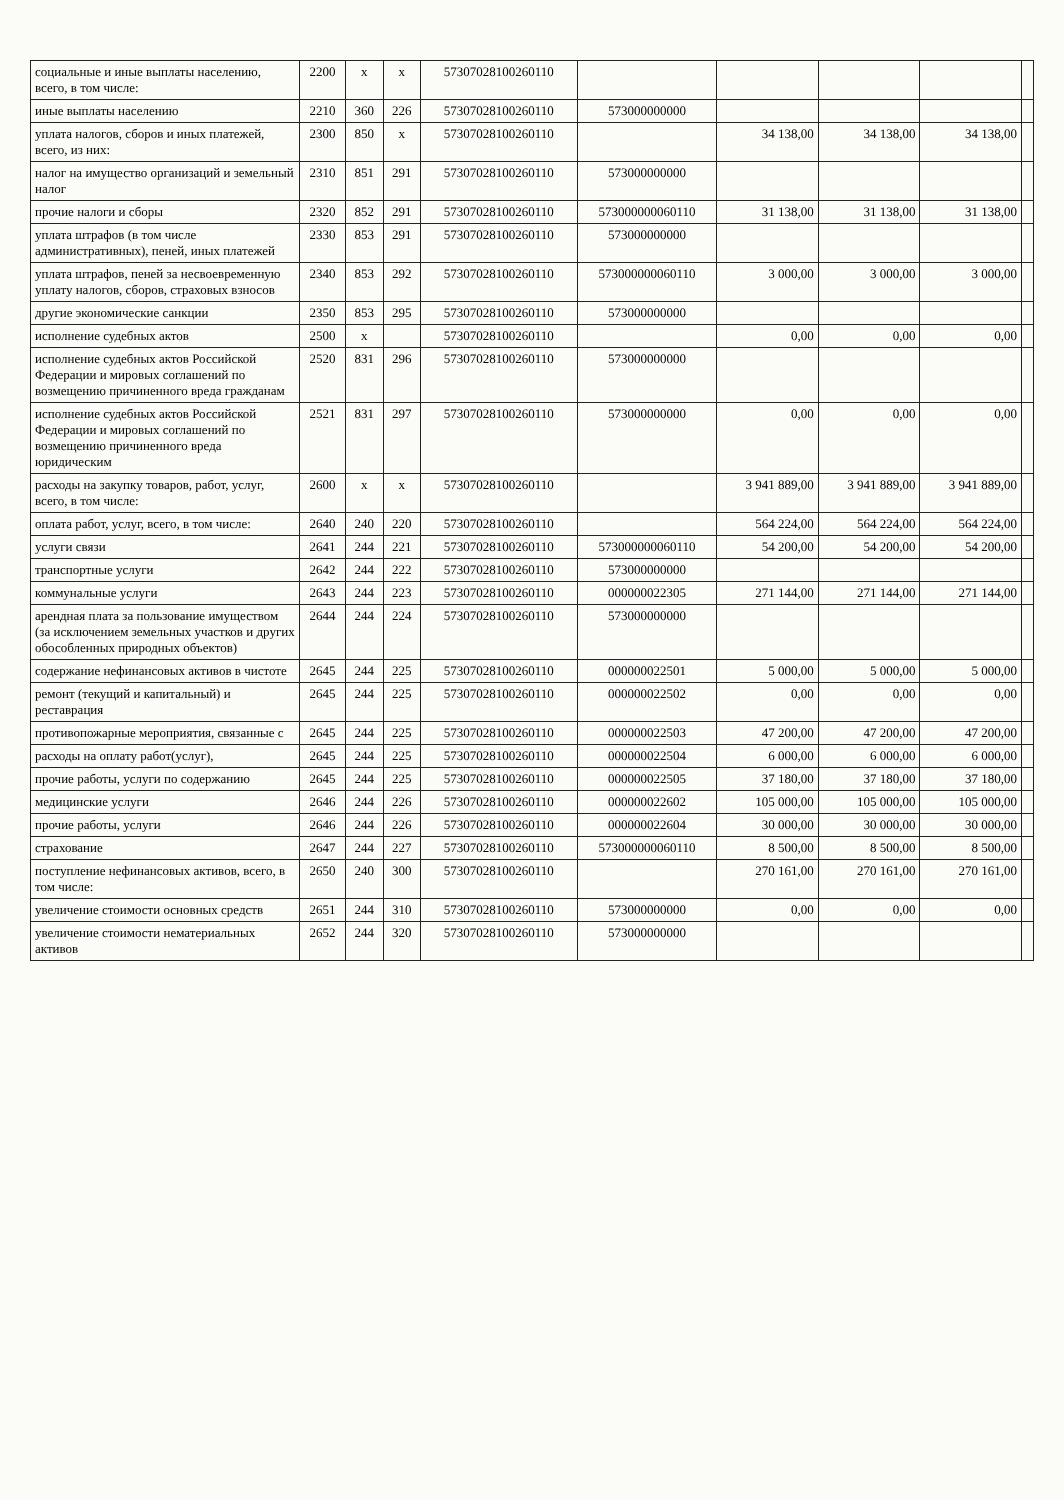| социальные и иные выплаты населению, всего, в том числе: | 2200 | x | x | 57307028100260110 | | | | | |
| иные выплаты населению | 2210 | 360 | 226 | 57307028100260110 | 573000000000 | | | | |
| уплата налогов, сборов и иных платежей, всего, из них: | 2300 | 850 | x | 57307028100260110 | | 34 138,00 | 34 138,00 | 34 138,00 | |
| налог на имущество организаций и земельный налог | 2310 | 851 | 291 | 57307028100260110 | 573000000000 | | | | |
| прочие налоги и сборы | 2320 | 852 | 291 | 57307028100260110 | 573000000060110 | 31 138,00 | 31 138,00 | 31 138,00 | |
| уплата штрафов (в том числе административных), пеней, иных платежей | 2330 | 853 | 291 | 57307028100260110 | 573000000000 | | | | |
| уплата штрафов, пеней за несвоевременную уплату налогов, сборов, страховых взносов | 2340 | 853 | 292 | 57307028100260110 | 573000000060110 | 3 000,00 | 3 000,00 | 3 000,00 | |
| другие экономические санкции | 2350 | 853 | 295 | 57307028100260110 | 573000000000 | | | | |
| исполнение судебных актов | 2500 | x | | 57307028100260110 | | 0,00 | 0,00 | 0,00 | |
| исполнение судебных актов Российской Федерации и мировых соглашений по возмещению причиненного вреда гражданам | 2520 | 831 | 296 | 57307028100260110 | 573000000000 | | | | |
| исполнение судебных актов Российской Федерации и мировых соглашений по возмещению причиненного вреда юридическим | 2521 | 831 | 297 | 57307028100260110 | 573000000000 | 0,00 | 0,00 | 0,00 | |
| расходы на закупку товаров, работ, услуг, всего, в том числе: | 2600 | x | x | 57307028100260110 | | 3 941 889,00 | 3 941 889,00 | 3 941 889,00 | |
| оплата работ, услуг, всего, в том числе: | 2640 | 240 | 220 | 57307028100260110 | | 564 224,00 | 564 224,00 | 564 224,00 | |
| услуги связи | 2641 | 244 | 221 | 57307028100260110 | 573000000060110 | 54 200,00 | 54 200,00 | 54 200,00 | |
| транспортные услуги | 2642 | 244 | 222 | 57307028100260110 | 573000000000 | | | | |
| коммунальные услуги | 2643 | 244 | 223 | 57307028100260110 | 000000022305 | 271 144,00 | 271 144,00 | 271 144,00 | |
| арендная плата за пользование имуществом (за исключением земельных участков и других обособленных природных объектов) | 2644 | 244 | 224 | 57307028100260110 | 573000000000 | | | | |
| содержание нефинансовых активов в чистоте | 2645 | 244 | 225 | 57307028100260110 | 000000022501 | 5 000,00 | 5 000,00 | 5 000,00 | |
| ремонт (текущий и капитальный) и реставрация | 2645 | 244 | 225 | 57307028100260110 | 000000022502 | 0,00 | 0,00 | 0,00 | |
| противопожарные мероприятия, связанные с | 2645 | 244 | 225 | 57307028100260110 | 000000022503 | 47 200,00 | 47 200,00 | 47 200,00 | |
| расходы на оплату работ(услуг), | 2645 | 244 | 225 | 57307028100260110 | 000000022504 | 6 000,00 | 6 000,00 | 6 000,00 | |
| прочие работы, услуги по содержанию | 2645 | 244 | 225 | 57307028100260110 | 000000022505 | 37 180,00 | 37 180,00 | 37 180,00 | |
| медицинские услуги | 2646 | 244 | 226 | 57307028100260110 | 000000022602 | 105 000,00 | 105 000,00 | 105 000,00 | |
| прочие работы, услуги | 2646 | 244 | 226 | 57307028100260110 | 000000022604 | 30 000,00 | 30 000,00 | 30 000,00 | |
| страхование | 2647 | 244 | 227 | 57307028100260110 | 573000000060110 | 8 500,00 | 8 500,00 | 8 500,00 | |
| поступление нефинансовых активов, всего, в том числе: | 2650 | 240 | 300 | 57307028100260110 | | 270 161,00 | 270 161,00 | 270 161,00 | |
| увеличение стоимости основных средств | 2651 | 244 | 310 | 57307028100260110 | 573000000000 | 0,00 | 0,00 | 0,00 | |
| увеличение стоимости нематериальных активов | 2652 | 244 | 320 | 57307028100260110 | 573000000000 | | | | |